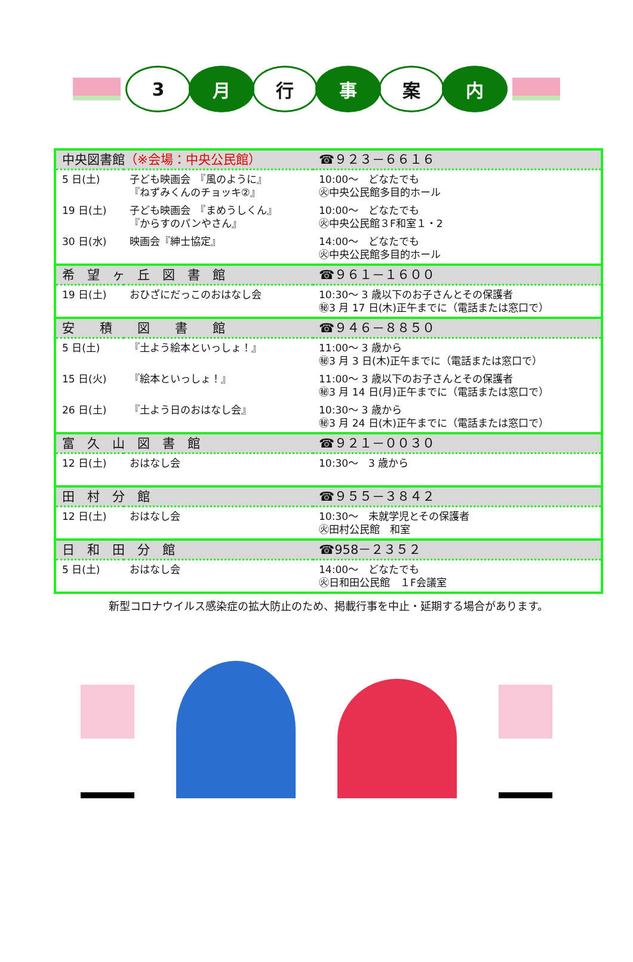3 月 行 事 案 内
| 中央図書館 （※会場：中央公民館） | | ☎９２３－６６１６ |
| 5 日(土) | 子ども映画会 『風のように』 『ねずみくんのチョッキ②』 | 10:00～ どなたでも ㊋中央公民館多目的ホール |
| 19 日(土) | 子ども映画会 『まめうしくん』 『からすのパンやさん』 | 10:00～ どなたでも ㊋中央公民館３F和室１・2 |
| 30 日(水) | 映画会『紳士協定』 | 14:00～ どなたでも ㊋中央公民館多目的ホール |
| 希 望 ヶ 丘 図 書 館 | | ☎９６１－１６００ |
| 19 日(土) | おひざにだっこのおはなし会 | 10:30～ 3 歳以下のお子さんとその保護者 ㊙3 月 17 日(木)正午までに（電話または窓口で） |
| 安 積 図 書 館 | | ☎９４６－８８５０ |
| 5 日(土) | 『土よう絵本といっしょ！』 | 11:00～ 3 歳から ㊙3 月 3 日(木)正午までに（電話または窓口で） |
| 15 日(火) | 『絵本といっしょ！』 | 11:00～ 3 歳以下のお子さんとその保護者 ㊙3 月 14 日(月)正午までに（電話または窓口で） |
| 26 日(土) | 『土よう日のおはなし会』 | 10:30～ 3 歳から ㊙3 月 24 日(木)正午までに（電話または窓口で） |
| 富 久 山 図 書 館 | | ☎９２１－００３０ |
| 12 日(土) | おはなし会 | 10:30～ 3 歳から |
| 田 村 分 館 | | ☎９５５－３８４２ |
| 12 日(土) | おはなし会 | 10:30～ 未就学児とその保護者 ㊋田村公民館 和室 |
| 日 和 田 分 館 | | ☎958－２３５２ |
| 5 日(土) | おはなし会 | 14:00～ どなたでも ㊋日和田公民館 １F会議室 |
新型コロナウイルス感染症の拡大防止のため、掲載行事を中止・延期する場合があります。